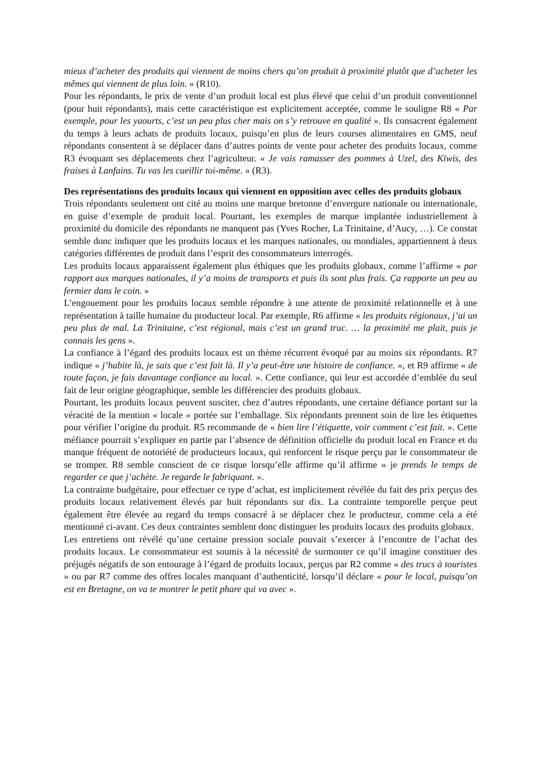mieux d’acheter des produits qui viennent de moins chers qu’on produit à proximité plutôt que d’acheter les mêmes qui viennent de plus loin. » (R10).
Pour les répondants, le prix de vente d’un produit local est plus élevé que celui d’un produit conventionnel (pour huit répondants), mais cette caractéristique est explicitement acceptée, comme le souligne R8 « Par exemple, pour les yaourts, c’est un peu plus cher mais on s’y retrouve en qualité ». Ils consacrent également du temps à leurs achats de produits locaux, puisqu’en plus de leurs courses alimentaires en GMS, neuf répondants consentent à se déplacer dans d’autres points de vente pour acheter des produits locaux, comme R3 évoquant ses déplacements chez l’agriculteur. « Je vais ramasser des pommes à Uzel, des Kiwis, des fraises à Lanfains. Tu vas les cueillir toi-même. » (R3).
Des représentations des produits locaux qui viennent en opposition avec celles des produits globaux
Trois répondants seulement ont cité au moins une marque bretonne d’envergure nationale ou internationale, en guise d’exemple de produit local. Pourtant, les exemples de marque implantée industriellement à proximité du domicile des répondants ne manquent pas (Yves Rocher, La Trinitaine, d’Aucy, …). Ce constat semble donc indiquer que les produits locaux et les marques nationales, ou mondiales, appartiennent à deux catégories différentes de produit dans l’esprit des consommateurs interrogés.
Les produits locaux apparaissent également plus éthiques que les produits globaux, comme l’affirme « par rapport aux marques nationales, il y’a moins de transports et puis ils sont plus frais. Ça rapporte un peu au fermier dans le coin. »
L’engouement pour les produits locaux semble répondre à une attente de proximité relationnelle et à une représentation à taille humaine du producteur local. Par exemple, R6 affirme « les produits régionaux, j’ai un peu plus de mal. La Trinitaine, c’est régional, mais c’est un grand truc. … la proximité me plait, puis je connais les gens ».
La confiance à l’égard des produits locaux est un thème récurrent évoqué par au moins six répondants. R7 indique « j’habite là, je sais que c’est fait là. Il y’a peut-être une histoire de confiance. », et R9 affirme « de toute façon, je fais davantage confiance au local. ». Cette confiance, qui leur est accordée d’emblée du seul fait de leur origine géographique, semble les différencier des produits globaux.
Pourtant, les produits locaux peuvent susciter, chez d’autres répondants, une certaine défiance portant sur la véracité de la mention « locale » portée sur l’emballage. Six répondants prennent soin de lire les étiquettes pour vérifier l’origine du produit. R5 recommande de « bien lire l’étiquette, voir comment c’est fait. ». Cette méfiance pourrait s’expliquer en partie par l’absence de définition officielle du produit local en France et du manque fréquent de notoriété de producteurs locaux, qui renforcent le risque perçu par le consommateur de se tromper. R8 semble conscient de ce risque lorsqu’elle affirme qu’il affirme « je prends le temps de regarder ce que j’achète. Je regarde le fabriquant. ».
La contrainte budgétaire, pour effectuer ce type d’achat, est implicitement révélée du fait des prix perçus des produits locaux relativement élevés par huit répondants sur dix. La contrainte temporelle perçue peut également être élevée au regard du temps consacré à se déplacer chez le producteur, comme cela a été mentionné ci-avant. Ces deux contraintes semblent donc distinguer les produits locaux des produits globaux.
Les entretiens ont révélé qu’une certaine pression sociale pouvait s’exercer à l’encontre de l’achat des produits locaux. Le consommateur est soumis à la nécessité de surmonter ce qu’il imagine constituer des préjugés négatifs de son entourage à l’égard de produits locaux, perçus par R2 comme « des trucs à touristes » ou par R7 comme des offres locales manquant d’authenticité, lorsqu’il déclare « pour le local, puisqu’on est en Bretagne, on va te montrer le petit phare qui va avec ».